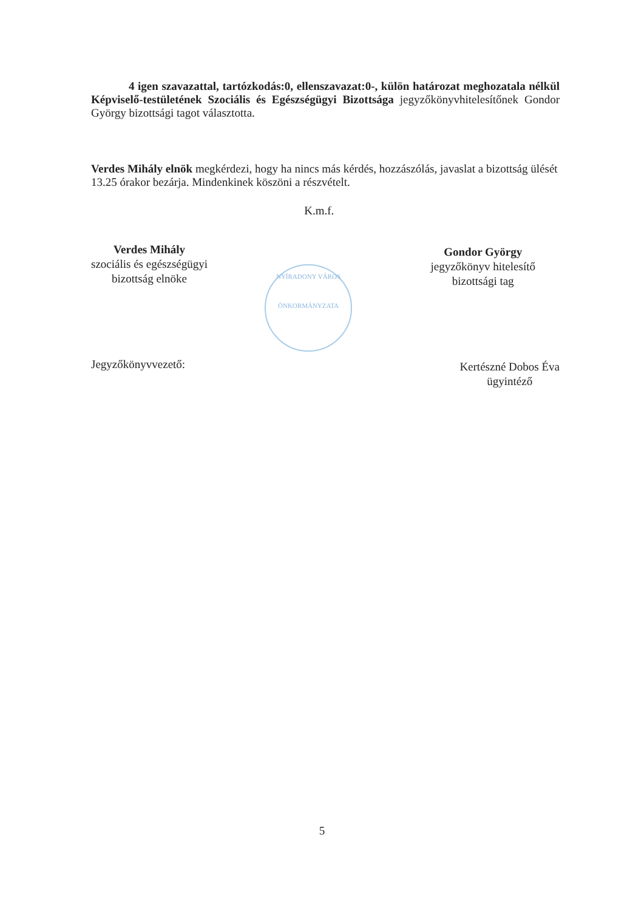4 igen szavazattal, tartózkodás:0, ellenszavazat:0-, külön határozat meghozatala nélkül Képviselő-testületének Szociális és Egészségügyi Bizottsága jegyzőkönyvhitelesítőnek Gondor György bizottsági tagot választotta.
Verdes Mihály elnök megkérdezi, hogy ha nincs más kérdés, hozzászólás, javaslat a bizottság ülését 13.25 órakor bezárja. Mindenkinek köszöni a részvételt.
Verdes Mihály
szociális és egészségügyi
bizottság elnöke
K.m.f.
Gondor György
jegyzőkönyv hitelesítő
bizottsági tag
NYÍRADONY VÁROS
ÖNKORMÁNYZATA
Jegyzőkönyvvezető:
Kertészné Dobos Éva
ügyintéző
5